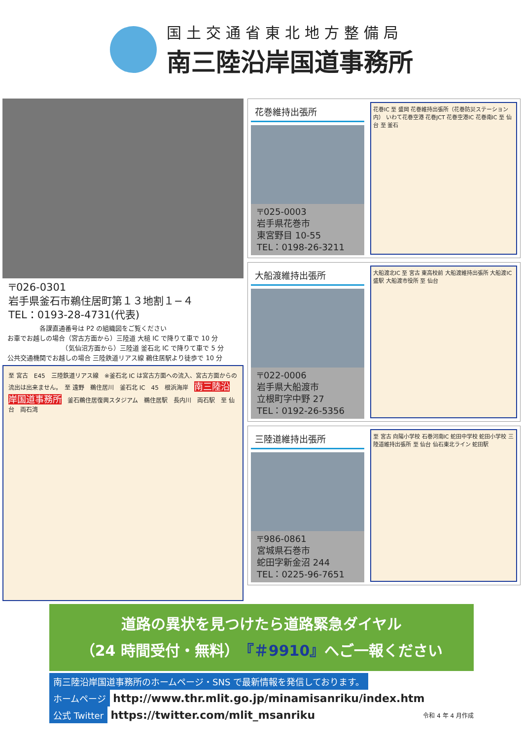国土交通省東北地方整備局
南三陸沿岸国道事務所
〒026-0301
岩手県釜石市鵜住居町第１３地割１−４
TEL：0193-28-4731(代表)
　　　　　各課直通番号は P2 の組織図をご覧ください
お車でお越しの場合（宮古方面から）三陸道 大槌 IC で降りて車で 10 分
　　　　　　　　　（気仙沼方面から）三陸道 釜石北 IC で降りて車で 5 分
公共交通機関でお越しの場合 三陸鉄道リアス線 鵜住居駅より徒歩で 10 分
至 宮古　E45　三陸鉄道リアス線　※釜石北 IC は宮古方面への流入、宮古方面からの流出は出来ません。　至 遠野　鵜住居川　釜石北 IC　45　根浜海岸　南三陸沿岸国道事務所　釜石鵜住居復興スタジアム　鵜住居駅　長内川　両石駅　至 仙台　両石湾
花巻維持出張所
〒025-0003
岩手県花巻市
東宮野目 10-55
TEL：0198-26-3211
花巻IC 至 盛岡 花巻維持出張所（花巻防災ステーション内） いわて花巻空港 花巻JCT 花巻空港IC 花巻南IC 至 仙台 至 釜石
大船渡維持出張所
〒022-0006
岩手県大船渡市
立根町字中野 27
TEL：0192-26-5356
大船渡北IC 至 宮古 東高校前 大船渡維持出張所 大船渡IC 盛駅 大船渡市役所 至 仙台
三陸道維持出張所
〒986-0861
宮城県石巻市
蛇田字新金沼 244
TEL：0225-96-7651
至 宮古 向陽小学校 石巻河南IC 蛇田中学校 蛇田小学校 三陸道維持出張所 至 仙台 仙石東北ライン 蛇田駅
道路の異状を見つけたら道路緊急ダイヤル
（24 時間受付・無料）『＃9910』へご一報ください
南三陸沿岸国道事務所のホームページ・SNS で最新情報を発信しております。
ホームページ http://www.thr.mlit.go.jp/minamisanriku/index.htm
公式 Twitter https://twitter.com/mlit_msanriku
令和 4 年 4 月作成